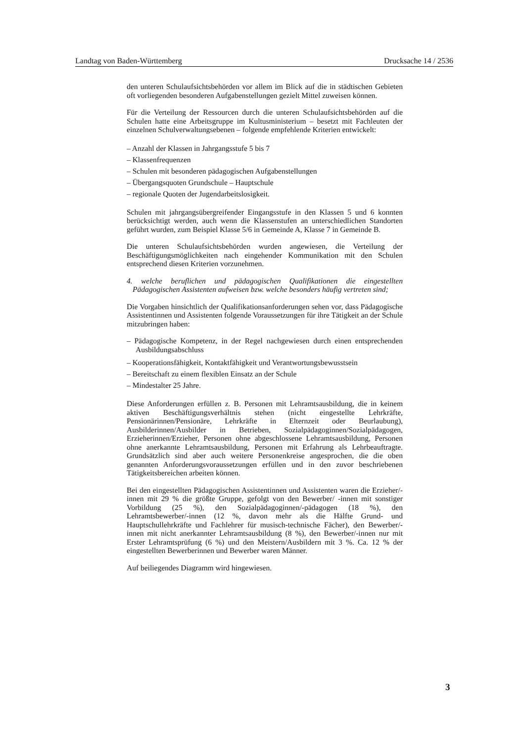Landtag von Baden-Württemberg Drucksache 14 / 2536
den unteren Schulaufsichtsbehörden vor allem im Blick auf die in städtischen Gebieten oft vorliegenden besonderen Aufgabenstellungen gezielt Mittel zuweisen können.
Für die Verteilung der Ressourcen durch die unteren Schulaufsichtsbehörden auf die Schulen hatte eine Arbeitsgruppe im Kultusministerium – besetzt mit Fachleuten der einzelnen Schulverwaltungsebenen – folgende empfehlende Kriterien entwickelt:
– Anzahl der Klassen in Jahrgangsstufe 5 bis 7
– Klassenfrequenzen
– Schulen mit besonderen pädagogischen Aufgabenstellungen
– Übergangsquoten Grundschule – Hauptschule
– regionale Quoten der Jugendarbeitslosigkeit.
Schulen mit jahrgangsübergreifender Eingangsstufe in den Klassen 5 und 6 konnten berücksichtigt werden, auch wenn die Klassenstufen an unterschiedlichen Standorten geführt wurden, zum Beispiel Klasse 5/6 in Gemeinde A, Klasse 7 in Gemeinde B.
Die unteren Schulaufsichtsbehörden wurden angewiesen, die Verteilung der Beschäftigungsmöglichkeiten nach eingehender Kommunikation mit den Schulen entsprechend diesen Kriterien vorzunehmen.
4. welche beruflichen und pädagogischen Qualifikationen die eingestellten Pädagogischen Assistenten aufweisen bzw. welche besonders häufig vertreten sind;
Die Vorgaben hinsichtlich der Qualifikationsanforderungen sehen vor, dass Pädagogische Assistentinnen und Assistenten folgende Voraussetzungen für ihre Tätigkeit an der Schule mitzubringen haben:
– Pädagogische Kompetenz, in der Regel nachgewiesen durch einen entsprechenden Ausbildungsabschluss
– Kooperationsfähigkeit, Kontaktfähigkeit und Verantwortungsbewusstsein
– Bereitschaft zu einem flexiblen Einsatz an der Schule
– Mindestalter 25 Jahre.
Diese Anforderungen erfüllen z. B. Personen mit Lehramtsausbildung, die in keinem aktiven Beschäftigungsverhältnis stehen (nicht eingestellte Lehrkräfte, Pensionärinnen/Pensionäre, Lehrkräfte in Elternzeit oder Beurlaubung), Ausbilderinnen/Ausbilder in Betrieben, Sozialpädagoginnen/Sozialpädagogen, Erzieherinnen/Erzieher, Personen ohne abgeschlossene Lehramtsausbildung, Personen ohne anerkannte Lehramtsausbildung, Personen mit Erfahrung als Lehrbeauftragte. Grundsätzlich sind aber auch weitere Personenkreise angesprochen, die die oben genannten Anforderungsvoraussetzungen erfüllen und in den zuvor beschriebenen Tätigkeitsbereichen arbeiten können.
Bei den eingestellten Pädagogischen Assistentinnen und Assistenten waren die Erzieher/-innen mit 29 % die größte Gruppe, gefolgt von den Bewerber/ -innen mit sonstiger Vorbildung (25 %), den Sozialpädagoginnen/-pädagogen (18 %), den Lehramtsbewerber/-innen (12 %, davon mehr als die Hälfte Grund- und Hauptschullehrkräfte und Fachlehrer für musisch-technische Fächer), den Bewerber/-innen mit nicht anerkannter Lehramtsausbildung (8 %), den Bewerber/-innen nur mit Erster Lehramtsprüfung (6 %) und den Meistern/Ausbildern mit 3 %. Ca. 12 % der eingestellten Bewerberinnen und Bewerber waren Männer.
Auf beiliegendes Diagramm wird hingewiesen.
3